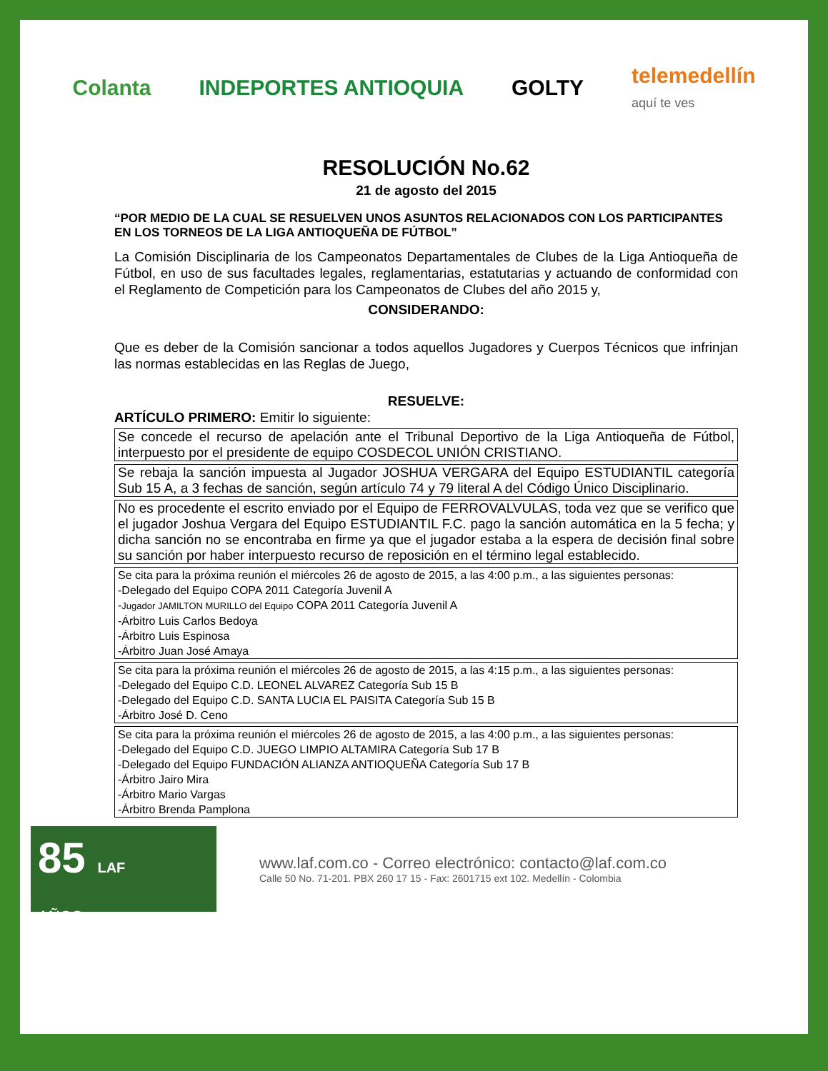Colanta INDEPORTES ANTIOQUIA GOLTY
telemedellín
aquí te ves
RESOLUCIÓN No.62
21 de agosto del 2015
“POR MEDIO DE LA CUAL SE RESUELVEN UNOS ASUNTOS RELACIONADOS CON LOS PARTICIPANTES EN LOS TORNEOS DE LA LIGA ANTIOQUEÑA DE FÚTBOL”
La Comisión Disciplinaria de los Campeonatos Departamentales de Clubes de la Liga Antioqueña de Fútbol, en uso de sus facultades legales, reglamentarias, estatutarias y actuando de conformidad con el Reglamento de Competición para los Campeonatos de Clubes del año 2015 y,
CONSIDERANDO:
Que es deber de la Comisión sancionar a todos aquellos Jugadores y Cuerpos Técnicos que infrinjan las normas establecidas en las Reglas de Juego,
RESUELVE:
ARTÍCULO PRIMERO: Emitir lo siguiente:
| Se concede el recurso de apelación ante el Tribunal Deportivo de la Liga Antioqueña de Fútbol, interpuesto por el presidente de equipo COSDECOL UNIÓN CRISTIANO. |
| Se rebaja la sanción impuesta al Jugador JOSHUA VERGARA del Equipo ESTUDIANTIL categoría Sub 15 A, a 3 fechas de sanción, según artículo 74 y 79 literal A del Código Único Disciplinario. |
| No es procedente el escrito enviado por el Equipo de FERROVALVULAS, toda vez que se verifico que el jugador Joshua Vergara del Equipo ESTUDIANTIL F.C. pago la sanción automática en la 5 fecha; y dicha sanción no se encontraba en firme ya que el jugador estaba a la espera de decisión final sobre su sanción por haber interpuesto recurso de reposición en el término legal establecido. |
| Se cita para la próxima reunión el miércoles 26 de agosto de 2015, a las 4:00 p.m., a las siguientes personas: -Delegado del Equipo COPA 2011 Categoría Juvenil A - Jugador JAMILTON MURILLO del Equipo COPA 2011 Categoría Juvenil A -Árbitro Luis Carlos Bedoya -Árbitro Luis Espinosa -Árbitro Juan José Amaya |
| Se cita para la próxima reunión el miércoles 26 de agosto de 2015, a las 4:15 p.m., a las siguientes personas: -Delegado del Equipo C.D. LEONEL ALVAREZ Categoría Sub 15 B -Delegado del Equipo C.D. SANTA LUCIA EL PAISITA Categoría Sub 15 B -Árbitro José D. Ceno |
| Se cita para la próxima reunión el miércoles 26 de agosto de 2015, a las 4:00 p.m., a las siguientes personas: -Delegado del Equipo C.D. JUEGO LIMPIO ALTAMIRA Categoría Sub 17 B -Delegado del Equipo FUNDACIÓN ALIANZA ANTIOQUEÑA Categoría Sub 17 B -Árbitro Jairo Mira -Árbitro Mario Vargas -Árbitro Brenda Pamplona |
85 LAF
AÑOS
www.laf.com.co - Correo electrónico: contacto@laf.com.co
Calle 50 No. 71-201. PBX 260 17 15 - Fax: 2601715 ext 102. Medellín - Colombia